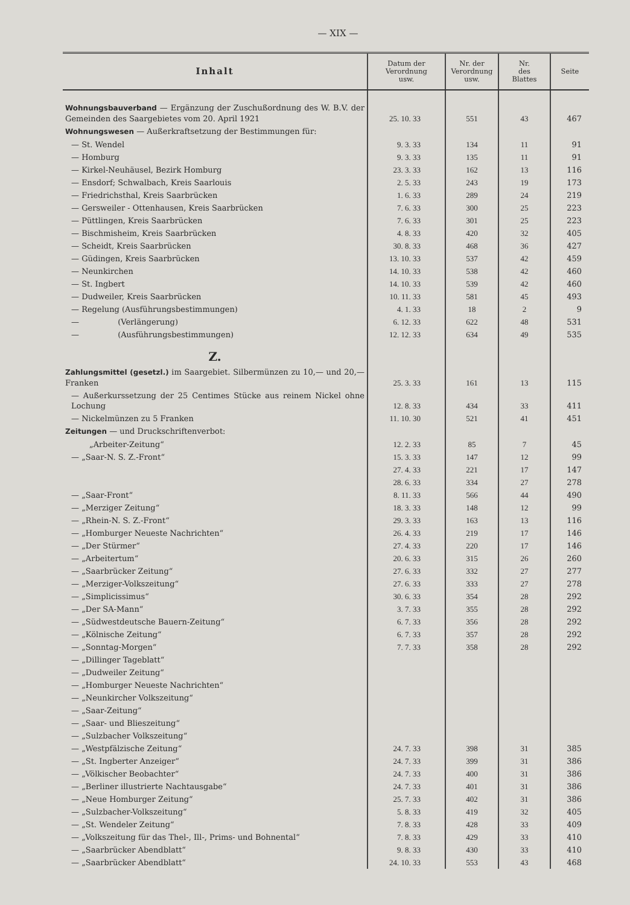— XIX —
| Inhalt | Datum der Verordnung usw. | Nr. der Verordnung usw. | Nr. des Blattes | Seite |
| --- | --- | --- | --- | --- |
| Wohnungsbauverband — Ergänzung der Zuschußordnung des W. B.V. der Gemeinden des Saargebietes vom 20. April 1921 | 25. 10. 33 | 551 | 43 | 467 |
| Wohnungswesen — Außerkraftsetzung der Bestimmungen für: | | | | |
| — St. Wendel | 9. 3. 33 | 134 | 11 | 91 |
| — Homburg | 9. 3. 33 | 135 | 11 | 91 |
| — Kirkel-Neuhäusel, Bezirk Homburg | 23. 3. 33 | 162 | 13 | 116 |
| — Ensdorf; Schwalbach, Kreis Saarlouis | 2. 5. 33 | 243 | 19 | 173 |
| — Friedrichsthal, Kreis Saarbrücken | 1. 6. 33 | 289 | 24 | 219 |
| — Gersweiler - Ottenhausen, Kreis Saarbrücken | 7. 6. 33 | 300 | 25 | 223 |
| — Püttlingen, Kreis Saarbrücken | 7. 6. 33 | 301 | 25 | 223 |
| — Bischmisheim, Kreis Saarbrücken | 4. 8. 33 | 420 | 32 | 405 |
| — Scheidt, Kreis Saarbrücken | 30. 8. 33 | 468 | 36 | 427 |
| — Güdingen, Kreis Saarbrücken | 13. 10. 33 | 537 | 42 | 459 |
| — Neunkirchen | 14. 10. 33 | 538 | 42 | 460 |
| — St. Ingbert | 14. 10. 33 | 539 | 42 | 460 |
| — Dudweiler, Kreis Saarbrücken | 10. 11. 33 | 581 | 45 | 493 |
| — Regelung (Ausführungsbestimmungen) | 4. 1. 33 | 18 | 2 | 9 |
| — (Verlängerung) | 6. 12. 33 | 622 | 48 | 531 |
| — (Ausführungsbestimmungen) | 12. 12. 33 | 634 | 49 | 535 |
| Z. | | | | |
| Zahlungsmittel (gesetzl.) im Saargebiet. Silbermünzen zu 10,— und 20,— Franken | 25. 3. 33 | 161 | 13 | 115 |
| — Außerkurssetzung der 25 Centimes Stücke aus reinem Nickel ohne Lochung | 12. 8. 33 | 434 | 33 | 411 |
| — Nickelmünzen zu 5 Franken | 11. 10. 30 | 521 | 41 | 451 |
| Zeitungen — und Druckschriftenverbot: | | | | |
| „Arbeiter-Zeitung“ | 12. 2. 33 | 85 | 7 | 45 |
| — „Saar-N. S. Z.-Front“ | 15. 3. 33 | 147 | 12 | 99 |
| | 27. 4. 33 | 221 | 17 | 147 |
| | 28. 6. 33 | 334 | 27 | 278 |
| — „Saar-Front“ | 8. 11. 33 | 566 | 44 | 490 |
| — „Merziger Zeitung“ | 18. 3. 33 | 148 | 12 | 99 |
| — „Rhein-N. S. Z.-Front“ | 29. 3. 33 | 163 | 13 | 116 |
| — „Homburger Neueste Nachrichten“ | 26. 4. 33 | 219 | 17 | 146 |
| — „Der Stürmer“ | 27. 4. 33 | 220 | 17 | 146 |
| — „Arbeitertum“ | 20. 6. 33 | 315 | 26 | 260 |
| — „Saarbrücker Zeitung“ | 27. 6. 33 | 332 | 27 | 277 |
| — „Merziger-Volkszeitung“ | 27. 6. 33 | 333 | 27 | 278 |
| — „Simplicissimus“ | 30. 6. 33 | 354 | 28 | 292 |
| — „Der SA-Mann“ | 3. 7. 33 | 355 | 28 | 292 |
| — „Südwestdeutsche Bauern-Zeitung“ | 6. 7. 33 | 356 | 28 | 292 |
| — „Kölnische Zeitung“ | 6. 7. 33 | 357 | 28 | 292 |
| — „Sonntag-Morgen“ | 7. 7. 33 | 358 | 28 | 292 |
| — „Dillinger Tageblatt“ | | | | |
| — „Dudweiler Zeitung“ | | | | |
| — „Homburger Neueste Nachrichten“ | | | | |
| — „Neunkircher Volkszeitung“ | | | | |
| — „Saar-Zeitung“ | | | | |
| — „Saar- und Blieszeitung“ | | | | |
| — „Sulzbacher Volkszeitung“ | | | | |
| — „Westpfälzische Zeitung“ | 24. 7. 33 | 398 | 31 | 385 |
| — „St. Ingberter Anzeiger“ | 24. 7. 33 | 399 | 31 | 386 |
| — „Völkischer Beobachter“ | 24. 7. 33 | 400 | 31 | 386 |
| — „Berliner illustrierte Nachtausgabe“ | 24. 7. 33 | 401 | 31 | 386 |
| — „Neue Homburger Zeitung“ | 25. 7. 33 | 402 | 31 | 386 |
| — „Sulzbacher-Volkszeitung“ | 5. 8. 33 | 419 | 32 | 405 |
| — „St. Wendeler Zeitung“ | 7. 8. 33 | 428 | 33 | 409 |
| — „Volkszeitung für das Thel-, Ill-, Prims- und Bohnental“ | 7. 8. 33 | 429 | 33 | 410 |
| — „Saarbrücker Abendblatt“ | 9. 8. 33 | 430 | 33 | 410 |
| — „Saarbrücker Abendblatt“ | 24. 10. 33 | 553 | 43 | 468 |